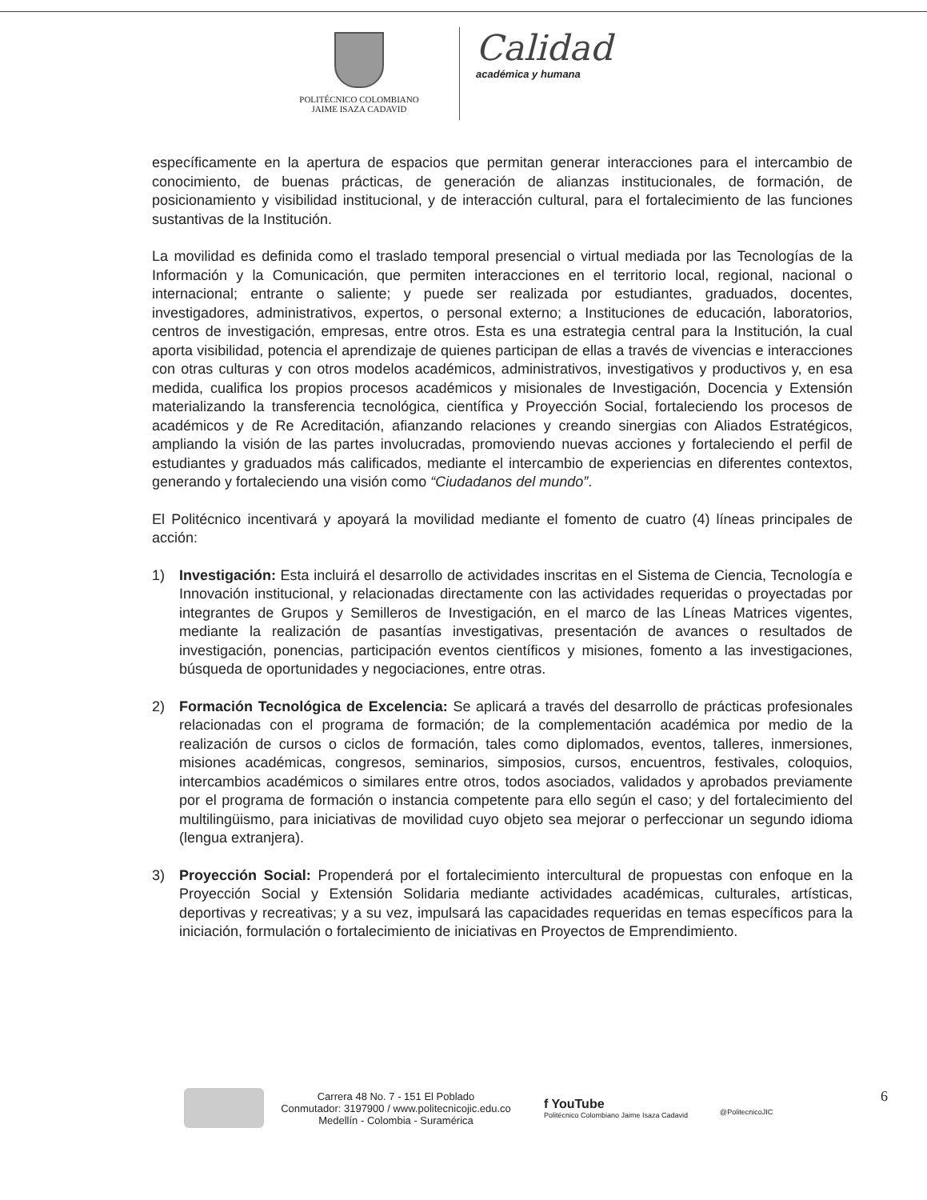POLITÉCNICO COLOMBIANO
JAIME ISAZA CADAVID
Calidad
académica y humana
específicamente en la apertura de espacios que permitan generar interacciones para el intercambio de conocimiento, de buenas prácticas, de generación de alianzas institucionales, de formación, de posicionamiento y visibilidad institucional, y de interacción cultural, para el fortalecimiento de las funciones sustantivas de la Institución.
La movilidad es definida como el traslado temporal presencial o virtual mediada por las Tecnologías de la Información y la Comunicación, que permiten interacciones en el territorio local, regional, nacional o internacional; entrante o saliente; y puede ser realizada por estudiantes, graduados, docentes, investigadores, administrativos, expertos, o personal externo; a Instituciones de educación, laboratorios, centros de investigación, empresas, entre otros. Esta es una estrategia central para la Institución, la cual aporta visibilidad, potencia el aprendizaje de quienes participan de ellas a través de vivencias e interacciones con otras culturas y con otros modelos académicos, administrativos, investigativos y productivos y, en esa medida, cualifica los propios procesos académicos y misionales de Investigación, Docencia y Extensión materializando la transferencia tecnológica, científica y Proyección Social, fortaleciendo los procesos de académicos y de Re Acreditación, afianzando relaciones y creando sinergias con Aliados Estratégicos, ampliando la visión de las partes involucradas, promoviendo nuevas acciones y fortaleciendo el perfil de estudiantes y graduados más calificados, mediante el intercambio de experiencias en diferentes contextos, generando y fortaleciendo una visión como “Ciudadanos del mundo”.
El Politécnico incentivará y apoyará la movilidad mediante el fomento de cuatro (4) líneas principales de acción:
1) Investigación: Esta incluirá el desarrollo de actividades inscritas en el Sistema de Ciencia, Tecnología e Innovación institucional, y relacionadas directamente con las actividades requeridas o proyectadas por integrantes de Grupos y Semilleros de Investigación, en el marco de las Líneas Matrices vigentes, mediante la realización de pasantías investigativas, presentación de avances o resultados de investigación, ponencias, participación eventos científicos y misiones, fomento a las investigaciones, búsqueda de oportunidades y negociaciones, entre otras.
2) Formación Tecnológica de Excelencia: Se aplicará a través del desarrollo de prácticas profesionales relacionadas con el programa de formación; de la complementación académica por medio de la realización de cursos o ciclos de formación, tales como diplomados, eventos, talleres, inmersiones, misiones académicas, congresos, seminarios, simposios, cursos, encuentros, festivales, coloquios, intercambios académicos o similares entre otros, todos asociados, validados y aprobados previamente por el programa de formación o instancia competente para ello según el caso; y del fortalecimiento del multilingüismo, para iniciativas de movilidad cuyo objeto sea mejorar o perfeccionar un segundo idioma (lengua extranjera).
3) Proyección Social: Propenderá por el fortalecimiento intercultural de propuestas con enfoque en la Proyección Social y Extensión Solidaria mediante actividades académicas, culturales, artísticas, deportivas y recreativas; y a su vez, impulsará las capacidades requeridas en temas específicos para la iniciación, formulación o fortalecimiento de iniciativas en Proyectos de Emprendimiento.
Carrera 48 No. 7 - 151 El Poblado
Conmutador: 3197900 / www.politecnicojic.edu.co
Medellín - Colombia - Suramérica
f YouTube
Politécnico Colombiano Jaime Isaza Cadavid
@PolitecnicoJIC
6